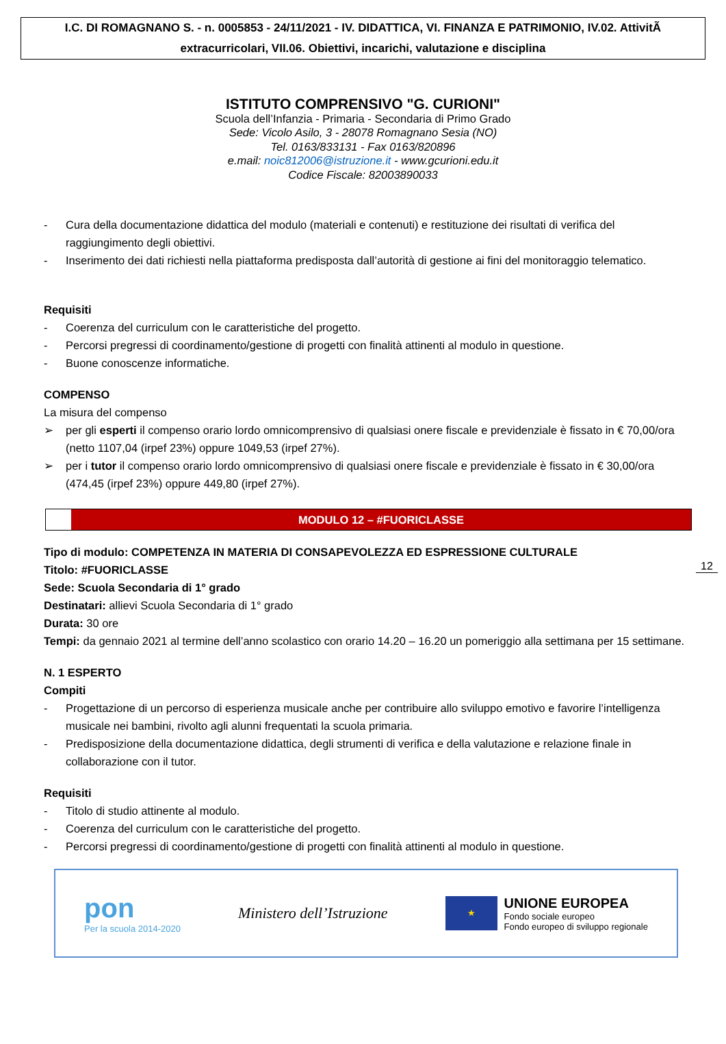I.C. DI ROMAGNANO S. - n. 0005853 - 24/11/2021 - IV. DIDATTICA, VI. FINANZA E PATRIMONIO, IV.02. AttivitÃ extracurricolari, VII.06. Obiettivi, incarichi, valutazione e disciplina
ISTITUTO COMPRENSIVO "G. CURIONI"
Scuola dell’Infanzia - Primaria - Secondaria di Primo Grado
Sede: Vicolo Asilo, 3 - 28078 Romagnano Sesia (NO)
Tel. 0163/833131 - Fax 0163/820896
e.mail: noic812006@istruzione.it - www.gcurioni.edu.it
Codice Fiscale: 82003890033
- Cura della documentazione didattica del modulo (materiali e contenuti) e restituzione dei risultati di verifica del raggiungimento degli obiettivi.
- Inserimento dei dati richiesti nella piattaforma predisposta dall’autorità di gestione ai fini del monitoraggio telematico.
Requisiti
- Coerenza del curriculum con le caratteristiche del progetto.
- Percorsi pregressi di coordinamento/gestione di progetti con finalità attinenti al modulo in questione.
- Buone conoscenze informatiche.
COMPENSO
La misura del compenso
➢ per gli esperti il compenso orario lordo omnicomprensivo di qualsiasi onere fiscale e previdenziale è fissato in € 70,00/ora (netto 1107,04 (irpef 23%) oppure 1049,53 (irpef 27%).
➢ per i tutor il compenso orario lordo omnicomprensivo di qualsiasi onere fiscale e previdenziale è fissato in € 30,00/ora (474,45 (irpef 23%) oppure 449,80 (irpef 27%).
MODULO 12 – #FUORICLASSE
Tipo di modulo: COMPETENZA IN MATERIA DI CONSAPEVOLEZZA ED ESPRESSIONE CULTURALE
Titolo: #FUORICLASSE
Sede: Scuola Secondaria di 1° grado
Destinatari: allievi Scuola Secondaria di 1° grado
Durata: 30 ore
Tempi: da gennaio 2021 al termine dell’anno scolastico con orario 14.20 – 16.20 un pomeriggio alla settimana per 15 settimane.
N. 1 ESPERTO
Compiti
- Progettazione di un percorso di esperienza musicale anche per contribuire allo sviluppo emotivo e favorire l’intelligenza musicale nei bambini, rivolto agli alunni frequentati la scuola primaria.
- Predisposizione della documentazione didattica, degli strumenti di verifica e della valutazione e relazione finale in collaborazione con il tutor.
Requisiti
- Titolo di studio attinente al modulo.
- Coerenza del curriculum con le caratteristiche del progetto.
- Percorsi pregressi di coordinamento/gestione di progetti con finalità attinenti al modulo in questione.
12
pon
Per la scuola 2014-2020
Ministero dell’Istruzione
★
UNIONE EUROPEA
Fondo sociale europeo
Fondo europeo di sviluppo regionale